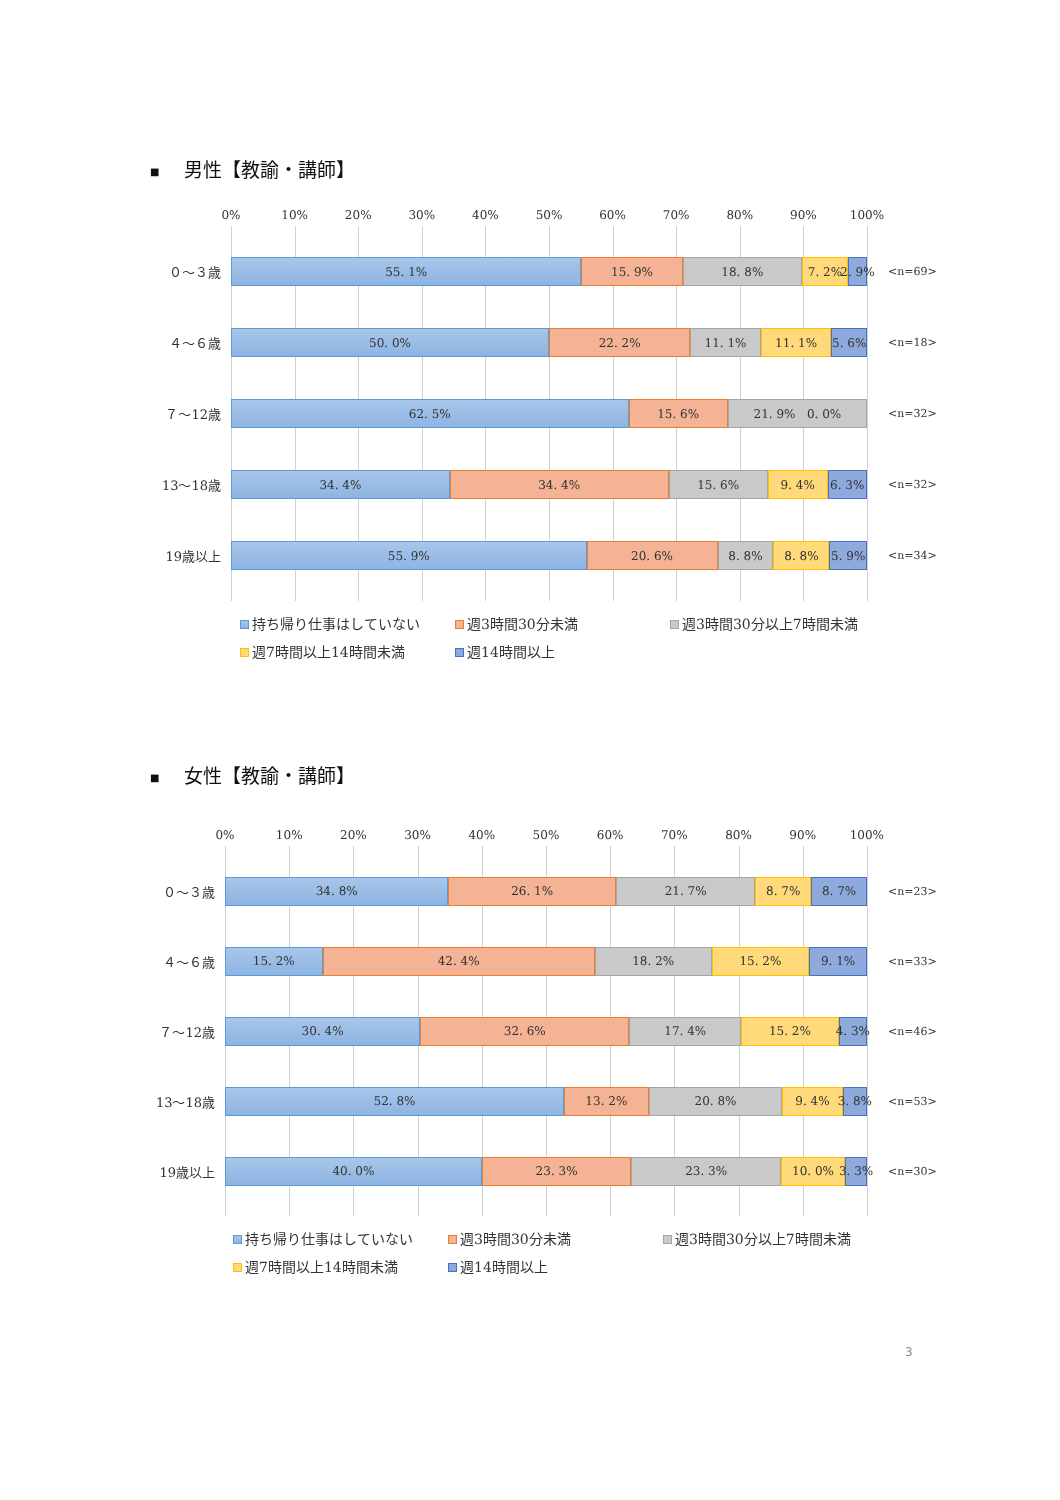■ 男性【教諭・講師】
0% 10% 20% 30% 40% 50% 60% 70% 80% 90% 100%
０～３歳
４～６歳
７～12歳
13～18歳
19歳以上
55. 1% 15. 9% 18. 8% 7. 2% 2. 9%
50. 0% 22. 2% 11. 1% 11. 1% 5. 6%
62. 5% 15. 6% 21. 9% 0. 0%
34. 4% 34. 4% 15. 6% 9. 4% 6. 3%
55. 9% 20. 6% 8. 8% 8. 8% 5. 9%
<n=69>
<n=18>
<n=32>
<n=32>
<n=34>
持ち帰り仕事はしていない
週3時間30分未満
週3時間30分以上7時間未満
週7時間以上14時間未満
週14時間以上
■ 女性【教諭・講師】
0% 10% 20% 30% 40% 50% 60% 70% 80% 90% 100%
０～３歳
４～６歳
７～12歳
13～18歳
19歳以上
34. 8% 26. 1% 21. 7% 8. 7% 8. 7%
15. 2% 42. 4% 18. 2% 15. 2% 9. 1%
30. 4% 32. 6% 17. 4% 15. 2% 4. 3%
52. 8% 13. 2% 20. 8% 9. 4% 3. 8%
40. 0% 23. 3% 23. 3% 10. 0% 3. 3%
<n=23>
<n=33>
<n=46>
<n=53>
<n=30>
持ち帰り仕事はしていない
週3時間30分未満
週3時間30分以上7時間未満
週7時間以上14時間未満
週14時間以上
3